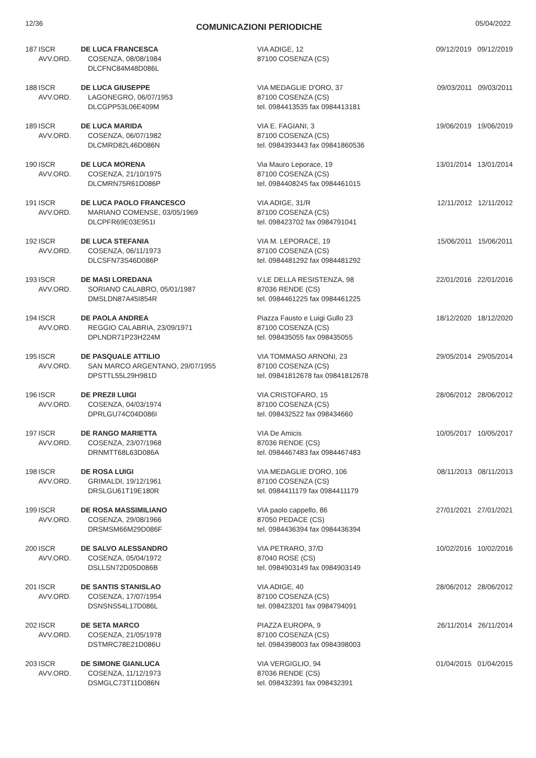12/36 COMUNICAZIONI PERIODICHE 05/04/2022
| 187 | ISCR AVV.ORD. | DE LUCA FRANCESCA COSENZA, 08/08/1984 DLCFNC84M48D086L | VIA ADIGE, 12 87100 COSENZA (CS) | 09/12/2019 09/12/2019 |
| 188 | ISCR AVV.ORD. | DE LUCA GIUSEPPE LAGONEGRO, 06/07/1953 DLCGPP53L06E409M | VIA MEDAGLIE D'ORO, 37 87100 COSENZA (CS) tel. 0984413535 fax 0984413181 | 09/03/2011 09/03/2011 |
| 189 | ISCR AVV.ORD. | DE LUCA MARIDA COSENZA, 06/07/1982 DLCMRD82L46D086N | VIA E. FAGIANI, 3 87100 COSENZA (CS) tel. 0984393443 fax 09841860536 | 19/06/2019 19/06/2019 |
| 190 | ISCR AVV.ORD. | DE LUCA MORENA COSENZA, 21/10/1975 DLCMRN75R61D086P | Via Mauro Leporace, 19 87100 COSENZA (CS) tel. 0984408245 fax 0984461015 | 13/01/2014 13/01/2014 |
| 191 | ISCR AVV.ORD. | DE LUCA PAOLO FRANCESCO MARIANO COMENSE, 03/05/1969 DLCPFR69E03E951I | VIA ADIGE, 31/R 87100 COSENZA (CS) tel. 098423702 fax 0984791041 | 12/11/2012 12/11/2012 |
| 192 | ISCR AVV.ORD. | DE LUCA STEFANIA COSENZA, 06/11/1973 DLCSFN73S46D086P | VIA M. LEPORACE, 19 87100 COSENZA (CS) tel. 0984481292 fax 0984481292 | 15/06/2011 15/06/2011 |
| 193 | ISCR AVV.ORD. | DE MASI LOREDANA SORIANO CALABRO, 05/01/1987 DMSLDN87A45I854R | V.LE DELLA RESISTENZA, 98 87036 RENDE (CS) tel. 0984461225 fax 0984461225 | 22/01/2016 22/01/2016 |
| 194 | ISCR AVV.ORD. | DE PAOLA ANDREA REGGIO CALABRIA, 23/09/1971 DPLNDR71P23H224M | Piazza Fausto e Luigi Gullo 23 87100 COSENZA (CS) tel. 098435055 fax 098435055 | 18/12/2020 18/12/2020 |
| 195 | ISCR AVV.ORD. | DE PASQUALE ATTILIO SAN MARCO ARGENTANO, 29/07/1955 DPSTTL55L29H981D | VIA TOMMASO ARNONI, 23 87100 COSENZA (CS) tel. 09841812678 fax 09841812678 | 29/05/2014 29/05/2014 |
| 196 | ISCR AVV.ORD. | DE PREZII LUIGI COSENZA, 04/03/1974 DPRLGU74C04D086I | VIA CRISTOFARO, 15 87100 COSENZA (CS) tel. 098432522 fax 098434660 | 28/06/2012 28/06/2012 |
| 197 | ISCR AVV.ORD. | DE RANGO MARIETTA COSENZA, 23/07/1968 DRNMTT68L63D086A | VIA De Amicis 87036 RENDE (CS) tel. 0984467483 fax 0984467483 | 10/05/2017 10/05/2017 |
| 198 | ISCR AVV.ORD. | DE ROSA LUIGI GRIMALDI, 19/12/1961 DRSLGU61T19E180R | VIA MEDAGLIE D'ORO, 106 87100 COSENZA (CS) tel. 0984411179 fax 0984411179 | 08/11/2013 08/11/2013 |
| 199 | ISCR AVV.ORD. | DE ROSA MASSIMILIANO COSENZA, 29/08/1966 DRSMSM66M29D086F | VIA paolo cappello, 86 87050 PEDACE (CS) tel. 0984436394 fax 0984436394 | 27/01/2021 27/01/2021 |
| 200 | ISCR AVV.ORD. | DE SALVO ALESSANDRO COSENZA, 05/04/1972 DSLLSN72D05D086B | VIA PETRARO, 37/D 87040 ROSE (CS) tel. 0984903149 fax 0984903149 | 10/02/2016 10/02/2016 |
| 201 | ISCR AVV.ORD. | DE SANTIS STANISLAO COSENZA, 17/07/1954 DSNSNS54L17D086L | VIA ADIGE, 40 87100 COSENZA (CS) tel. 098423201 fax 0984794091 | 28/06/2012 28/06/2012 |
| 202 | ISCR AVV.ORD. | DE SETA MARCO COSENZA, 21/05/1978 DSTMRC78E21D086U | PIAZZA EUROPA, 9 87100 COSENZA (CS) tel. 0984398003 fax 0984398003 | 26/11/2014 26/11/2014 |
| 203 | ISCR AVV.ORD. | DE SIMONE GIANLUCA COSENZA, 11/12/1973 DSMGLC73T11D086N | VIA VERGIGLIO, 94 87036 RENDE (CS) tel. 098432391 fax 098432391 | 01/04/2015 01/04/2015 |